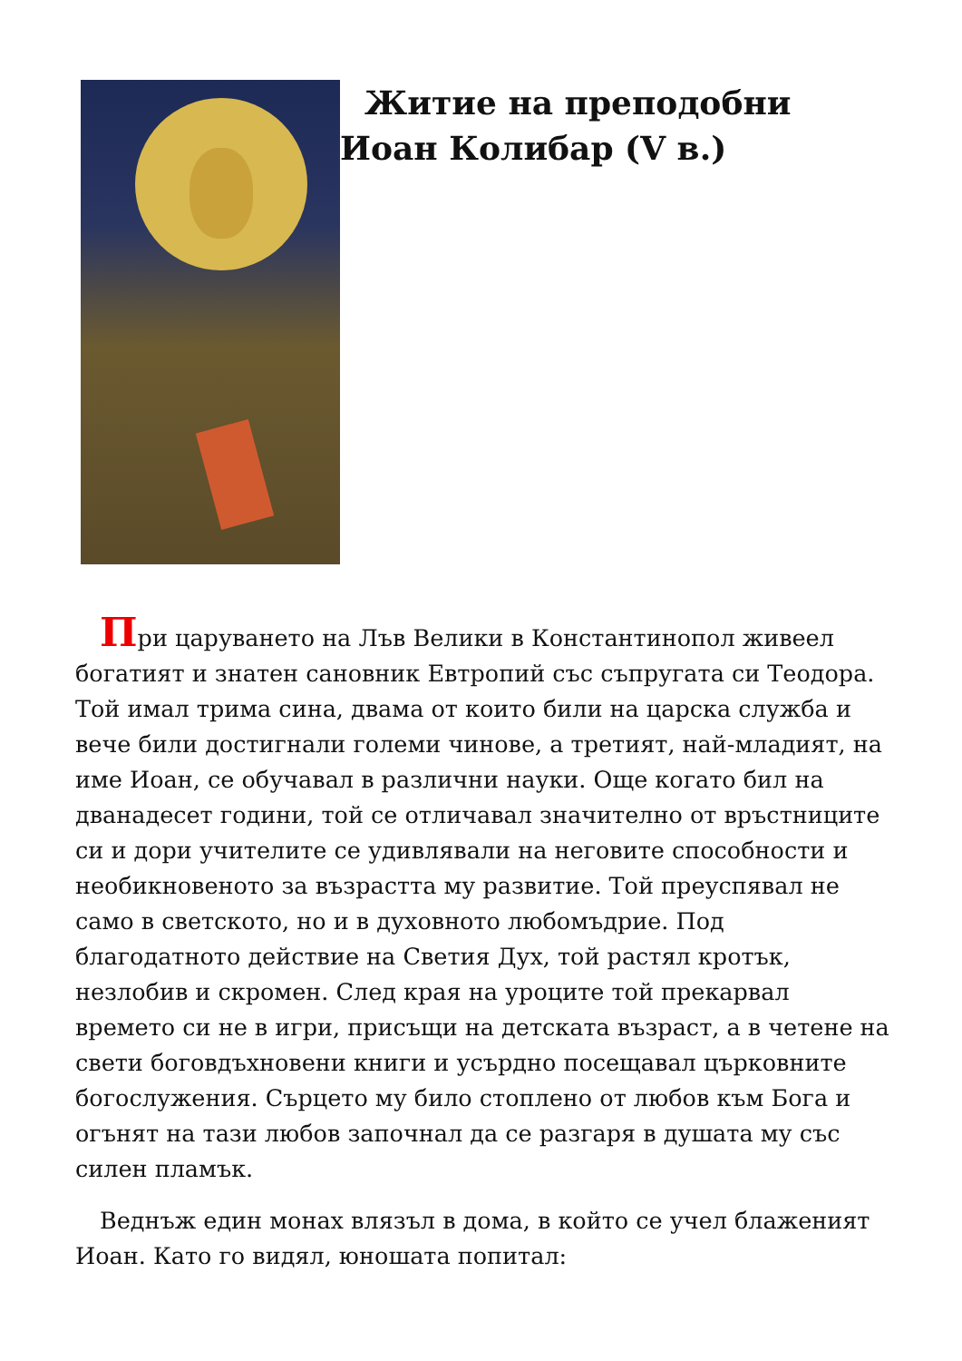Житие на преподобни Иоан Колибар (V в.)
При царуването на Лъв Велики в Константинопол живеел богатият и знатен сановник Евтропий със съпругата си Теодора. Той имал трима сина, двама от които били на царска служба и вече били достигнали големи чинове, а третият, най-младият, на име Иоан, се обучавал в различни науки. Още когато бил на дванадесет години, той се отличавал значително от връстниците си и дори учителите се удивлявали на неговите способности и необикновеното за възрастта му развитие. Той преуспявал не само в светското, но и в духовното любомъдрие. Под благодатното действие на Светия Дух, той растял кротък, незлобив и скромен. След края на уроците той прекарвал времето си не в игри, присъщи на детската възраст, а в четене на свети боговдъхновени книги и усърдно посещавал църковните богослужения. Сърцето му било стоплено от любов към Бога и огънят на тази любов започнал да се разгаря в душата му със силен пламък.
Веднъж един монах влязъл в дома, в който се учел блаженият Иоан. Като го видял, юношата попитал: